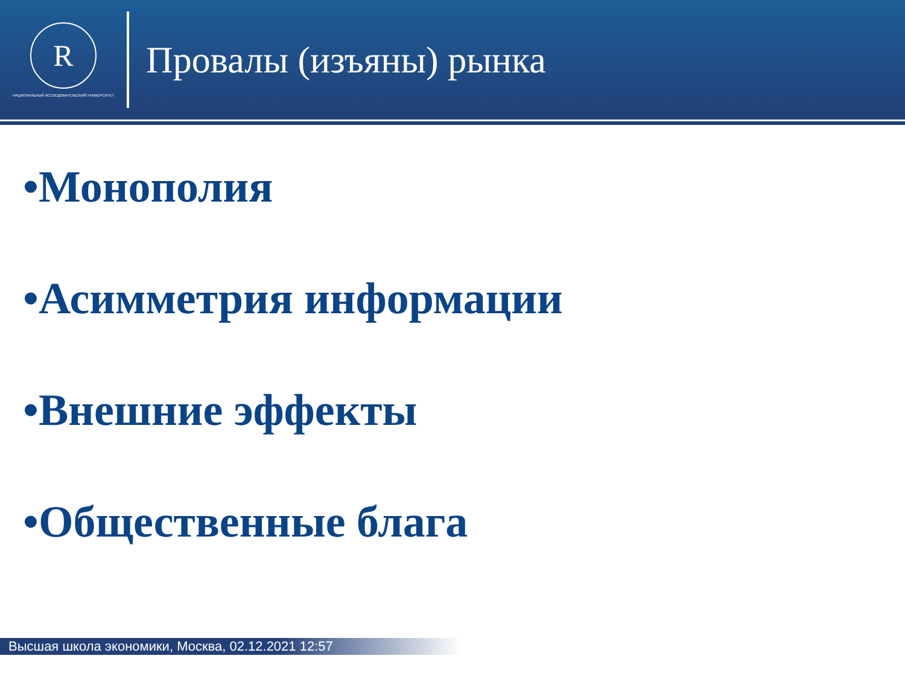R
НАЦИОНАЛЬНЫЙ ИССЛЕДОВАТЕЛЬСКИЙ УНИВЕРСИТЕТ
Провалы (изъяны) рынка
•Монополия
•Асимметрия информации
•Внешние эффекты
•Общественные блага
Высшая школа экономики, Москва, 02.12.2021 12:57